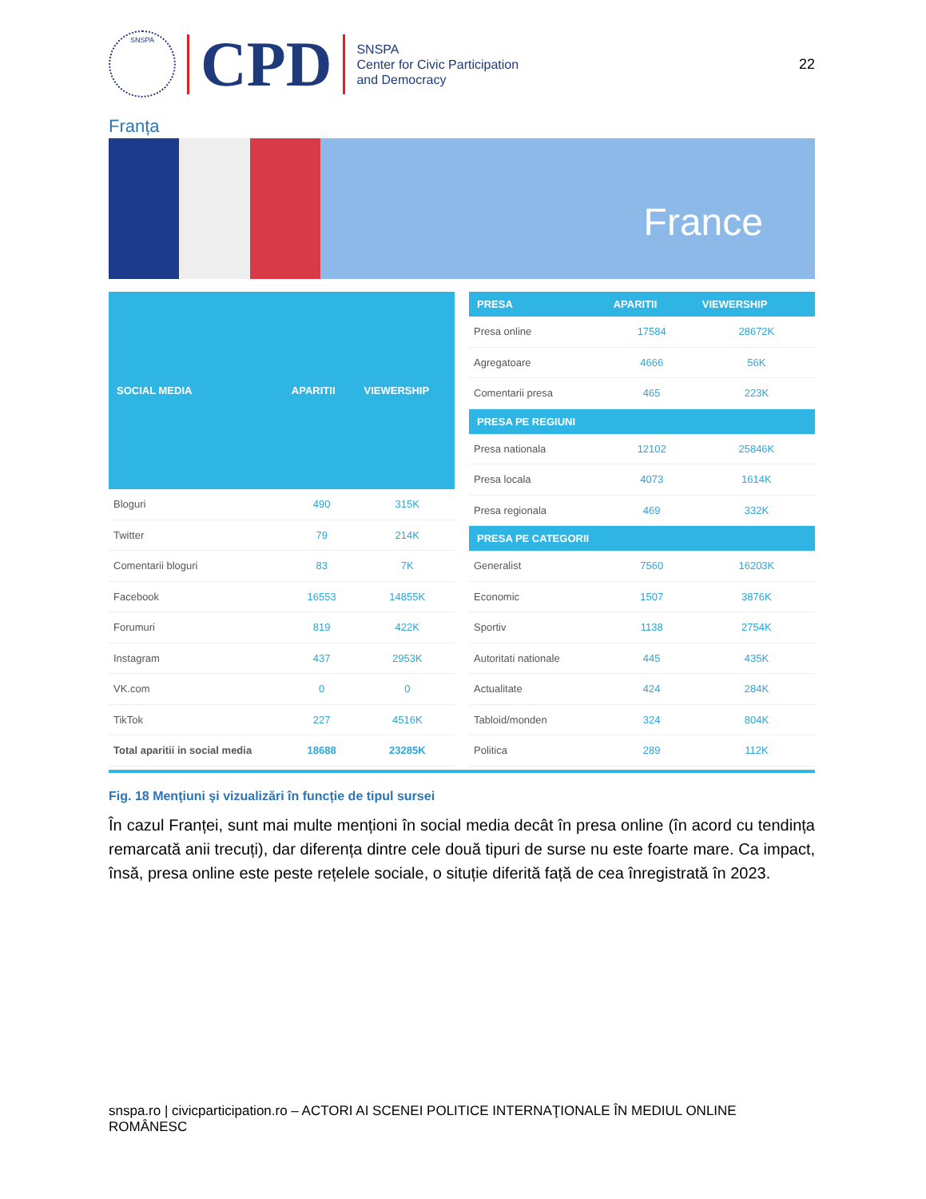SNSPA
CPD
SNSPA
Center for Civic Participation
and Democracy
22
Franța
France
| SOCIAL MEDIA | APARITII | VIEWERSHIP |
| --- | --- | --- |
| Bloguri | 490 | 315K |
| Twitter | 79 | 214K |
| Comentarii bloguri | 83 | 7K |
| Facebook | 16553 | 14855K |
| Forumuri | 819 | 422K |
| Instagram | 437 | 2953K |
| VK.com | 0 | 0 |
| TikTok | 227 | 4516K |
| Total aparitii in social media | 18688 | 23285K |
| PRESA | APARITII | VIEWERSHIP |
| --- | --- | --- |
| Presa online | 17584 | 28672K |
| Agregatoare | 4666 | 56K |
| Comentarii presa | 465 | 223K |
| PRESA PE REGIUNI | | |
| Presa nationala | 12102 | 25846K |
| Presa locala | 4073 | 1614K |
| Presa regionala | 469 | 332K |
| PRESA PE CATEGORII | | |
| Generalist | 7560 | 16203K |
| Economic | 1507 | 3876K |
| Sportiv | 1138 | 2754K |
| Autoritati nationale | 445 | 435K |
| Actualitate | 424 | 284K |
| Tabloid/monden | 324 | 804K |
| Politica | 289 | 112K |
Fig. 18 Menţiuni şi vizualizări în funcție de tipul sursei
În cazul Franței, sunt mai multe menționi în social media decât în presa online (în acord cu tendința remarcată anii trecuți), dar diferența dintre cele două tipuri de surse nu este foarte mare. Ca impact, însă, presa online este peste rețelele sociale, o situție diferită față de cea înregistrată în 2023.
snspa.ro | civicparticipation.ro – ACTORI AI SCENEI POLITICE INTERNAŢIONALE ÎN MEDIUL ONLINE ROMÂNESC